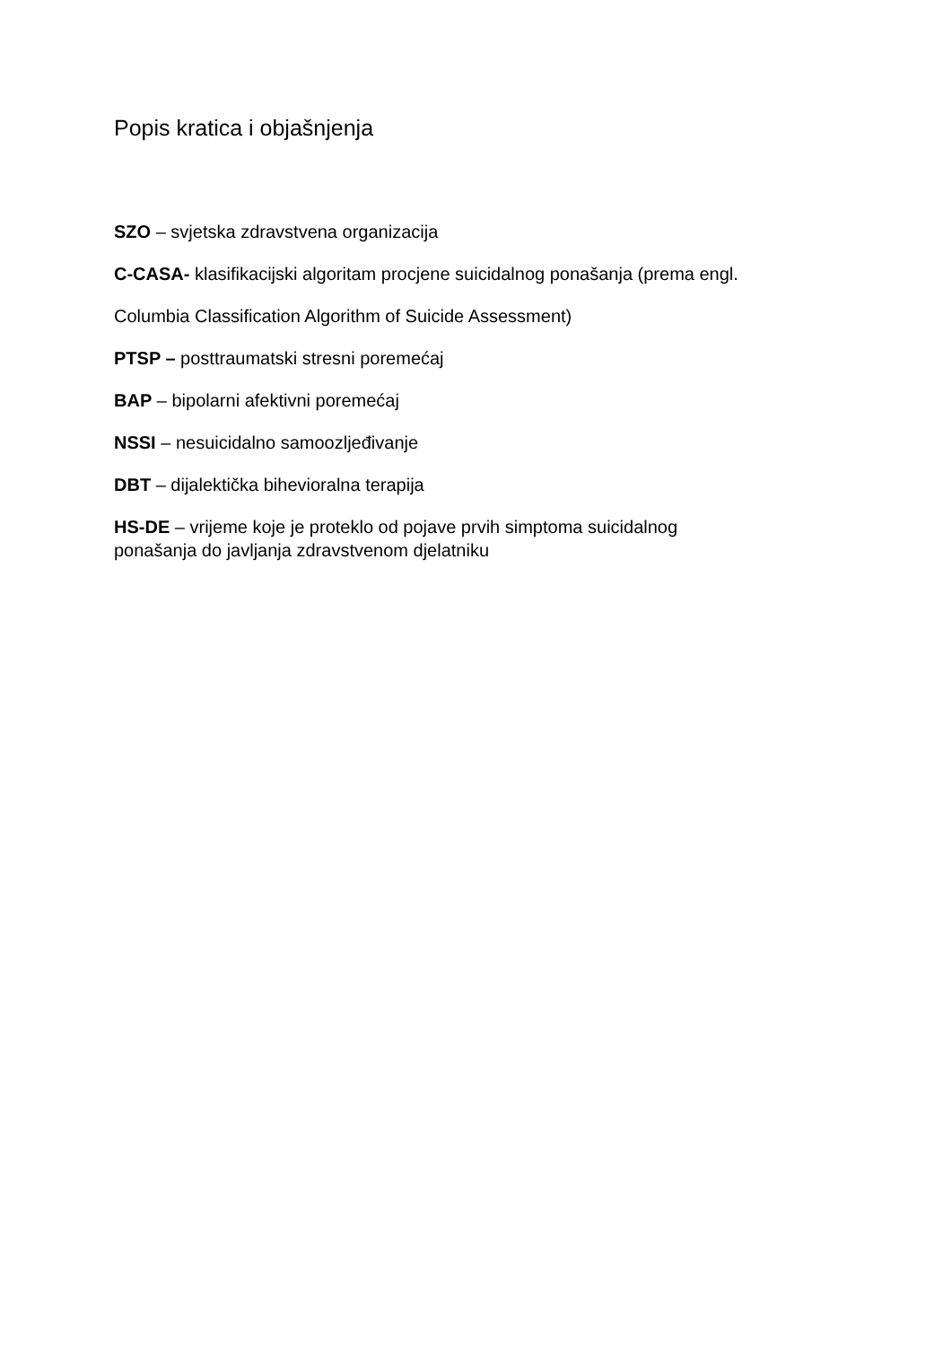Popis kratica i objašnjenja
SZO – svjetska zdravstvena organizacija
C-CASA- klasifikacijski algoritam procjene suicidalnog ponašanja (prema engl.
Columbia Classification Algorithm of Suicide Assessment)
PTSP – posttraumatski stresni poremećaj
BAP – bipolarni afektivni poremećaj
NSSI – nesuicidalno samoozljeđivanje
DBT – dijalektička bihevioralna terapija
HS-DE – vrijeme koje je proteklo od pojave prvih simptoma suicidalnog
ponašanja do javljanja zdravstvenom djelatniku